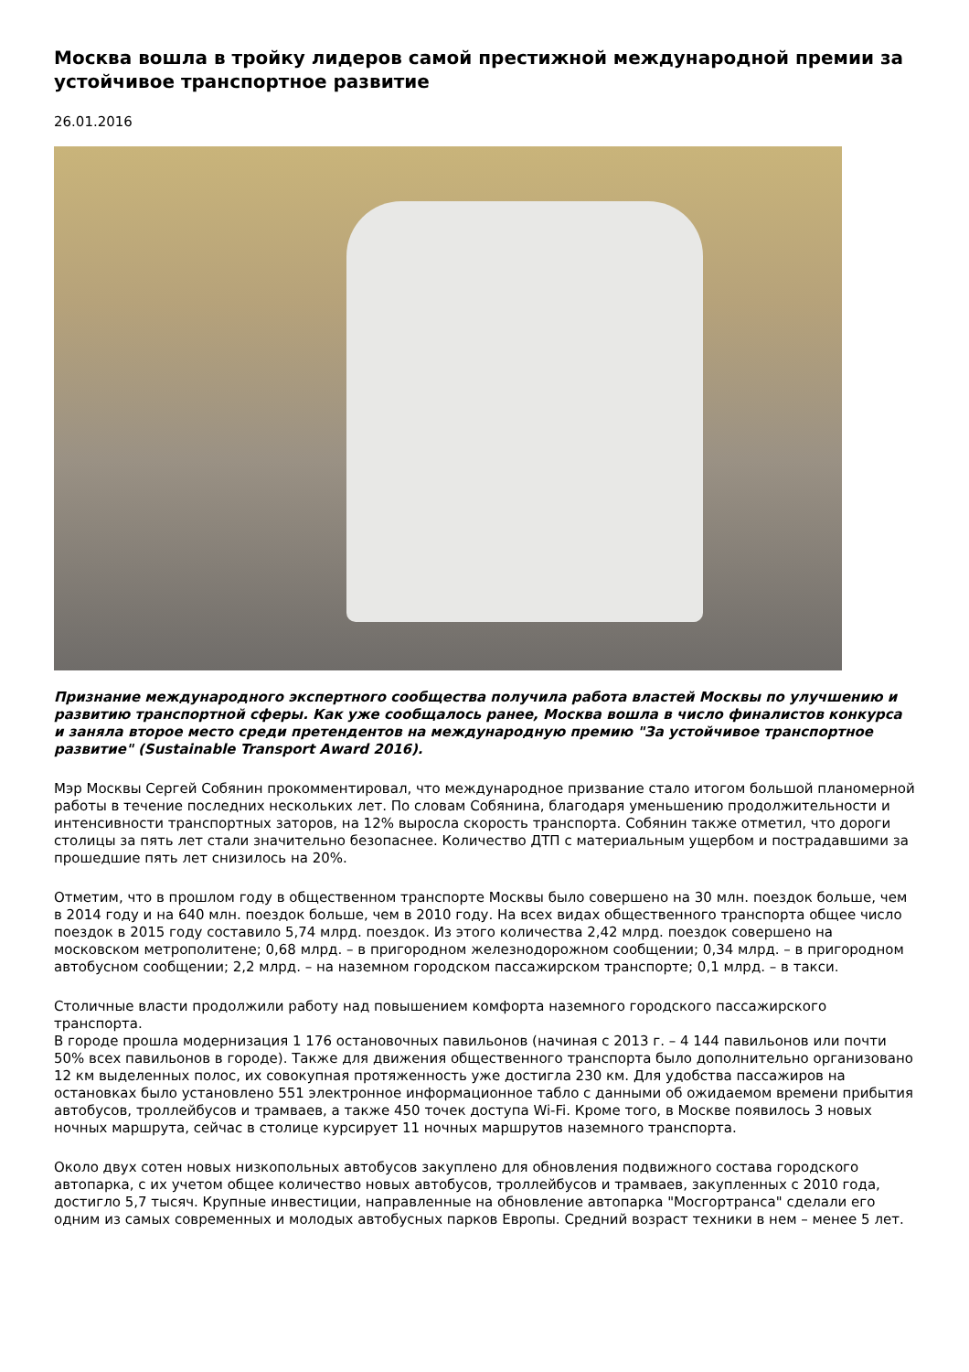Москва вошла в тройку лидеров самой престижной международной премии за устойчивое транспортное развитие
26.01.2016
Признание международного экспертного сообщества получила работа властей Москвы по улучшению и развитию транспортной сферы. Как уже сообщалось ранее, Москва вошла в число финалистов конкурса и заняла второе место среди претендентов на международную премию "За устойчивое транспортное развитие" (Sustainable Transport Award 2016).
Мэр Москвы Сергей Собянин прокомментировал, что международное призвание стало итогом большой планомерной работы в течение последних нескольких лет. По словам Собянина, благодаря уменьшению продолжительности и интенсивности транспортных заторов, на 12% выросла скорость транспорта. Собянин также отметил, что дороги столицы за пять лет стали значительно безопаснее. Количество ДТП с материальным ущербом и пострадавшими за прошедшие пять лет снизилось на 20%.
Отметим, что в прошлом году в общественном транспорте Москвы было совершено на 30 млн. поездок больше, чем в 2014 году и на 640 млн. поездок больше, чем в 2010 году. На всех видах общественного транспорта общее число поездок в 2015 году составило 5,74 млрд. поездок. Из этого количества 2,42 млрд. поездок совершено на московском метрополитене; 0,68 млрд. – в пригородном железнодорожном сообщении; 0,34 млрд. – в пригородном автобусном сообщении; 2,2 млрд. – на наземном городском пассажирском транспорте; 0,1 млрд. – в такси.
Столичные власти продолжили работу над повышением комфорта наземного городского пассажирского транспорта.
В городе прошла модернизация 1 176 остановочных павильонов (начиная с 2013 г. – 4 144 павильонов или почти 50% всех павильонов в городе). Также для движения общественного транспорта было дополнительно организовано 12 км выделенных полос, их совокупная протяженность уже достигла 230 км. Для удобства пассажиров на остановках было установлено 551 электронное информационное табло с данными об ожидаемом времени прибытия автобусов, троллейбусов и трамваев, а также 450 точек доступа Wi-Fi. Кроме того, в Москве появилось 3 новых ночных маршрута, сейчас в столице курсирует 11 ночных маршрутов наземного транспорта.
Около двух сотен новых низкопольных автобусов закуплено для обновления подвижного состава городского автопарка, с их учетом общее количество новых автобусов, троллейбусов и трамваев, закупленных с 2010 года, достигло 5,7 тысяч. Крупные инвестиции, направленные на обновление автопарка "Мосгортранса" сделали его одним из самых современных и молодых автобусных парков Европы. Средний возраст техники в нем – менее 5 лет.